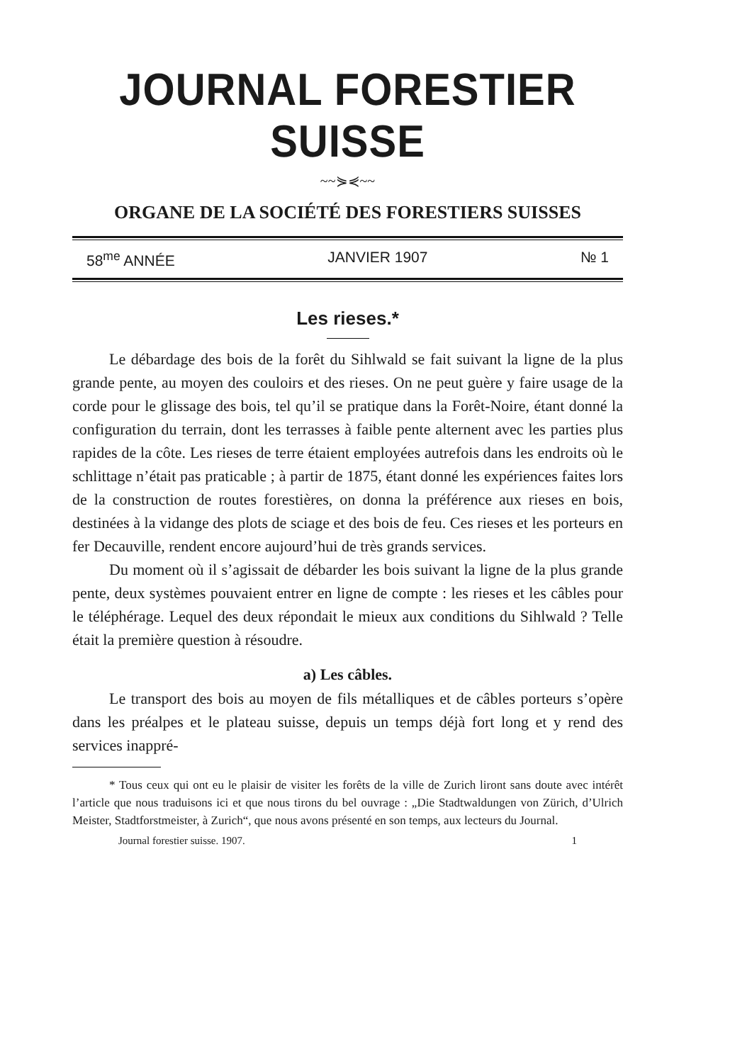JOURNAL FORESTIER SUISSE
~~⋟⋞~~
ORGANE DE LA SOCIÉTÉ DES FORESTIERS SUISSES
58<sup>me</sup> ANNÉE JANVIER 1907 № 1
Les rieses.*
Le débardage des bois de la forêt du Sihlwald se fait suivant la ligne de la plus grande pente, au moyen des couloirs et des rieses. On ne peut guère y faire usage de la corde pour le glissage des bois, tel qu’il se pratique dans la Forêt-Noire, étant donné la configuration du terrain, dont les terrasses à faible pente alternent avec les parties plus rapides de la côte. Les rieses de terre étaient employées autrefois dans les endroits où le schlittage n’était pas praticable ; à partir de 1875, étant donné les expériences faites lors de la construction de routes forestières, on donna la préférence aux rieses en bois, destinées à la vidange des plots de sciage et des bois de feu. Ces rieses et les porteurs en fer Decauville, rendent encore aujourd’hui de très grands services.
Du moment où il s’agissait de débarder les bois suivant la ligne de la plus grande pente, deux systèmes pouvaient entrer en ligne de compte : les rieses et les câbles pour le téléphérage. Lequel des deux répondait le mieux aux conditions du Sihlwald ? Telle était la première question à résoudre.
a) Les câbles.
Le transport des bois au moyen de fils métalliques et de câbles porteurs s’opère dans les préalpes et le plateau suisse, depuis un temps déjà fort long et y rend des services inappré-
* Tous ceux qui ont eu le plaisir de visiter les forêts de la ville de Zurich liront sans doute avec intérêt l’article que nous traduisons ici et que nous tirons du bel ouvrage : „Die Stadtwaldungen von Zürich, d’Ulrich Meister, Stadtforstmeister, à Zurich“, que nous avons présenté en son temps, aux lecteurs du Journal.
Journal forestier suisse. 1907. 1